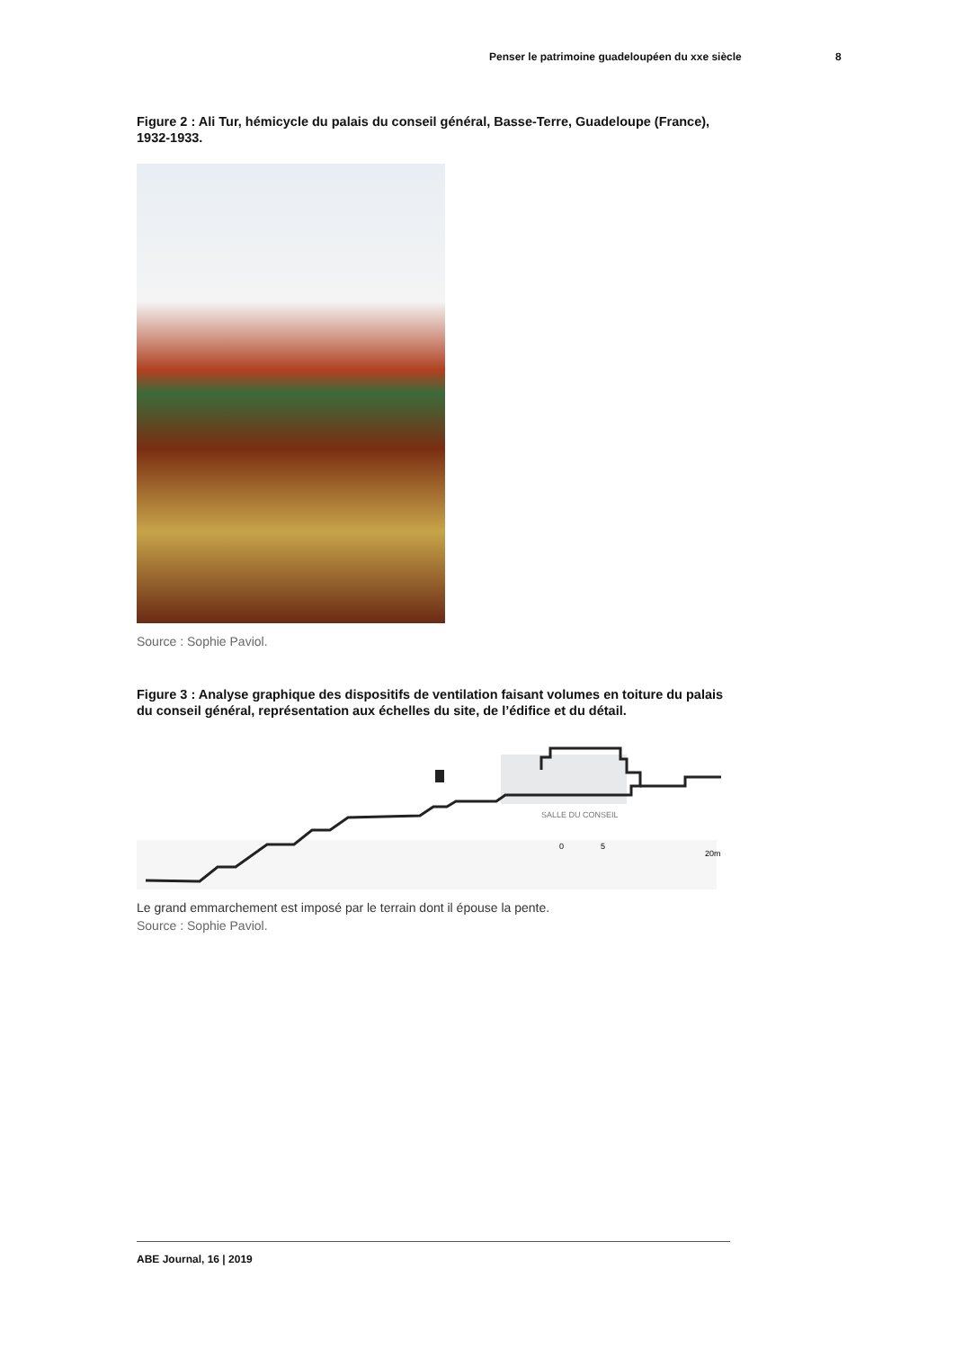Penser le patrimoine guadeloupéen du xxe siècle 8
Figure 2 : Ali Tur, hémicycle du palais du conseil général, Basse-Terre, Guadeloupe (France), 1932-1933.
Source : Sophie Paviol.
Figure 3 : Analyse graphique des dispositifs de ventilation faisant volumes en toiture du palais du conseil général, représentation aux échelles du site, de l’édifice et du détail.
SALLE DU CONSEIL
0
5
20m
Le grand emmarchement est imposé par le terrain dont il épouse la pente.
Source : Sophie Paviol.
ABE Journal, 16 | 2019